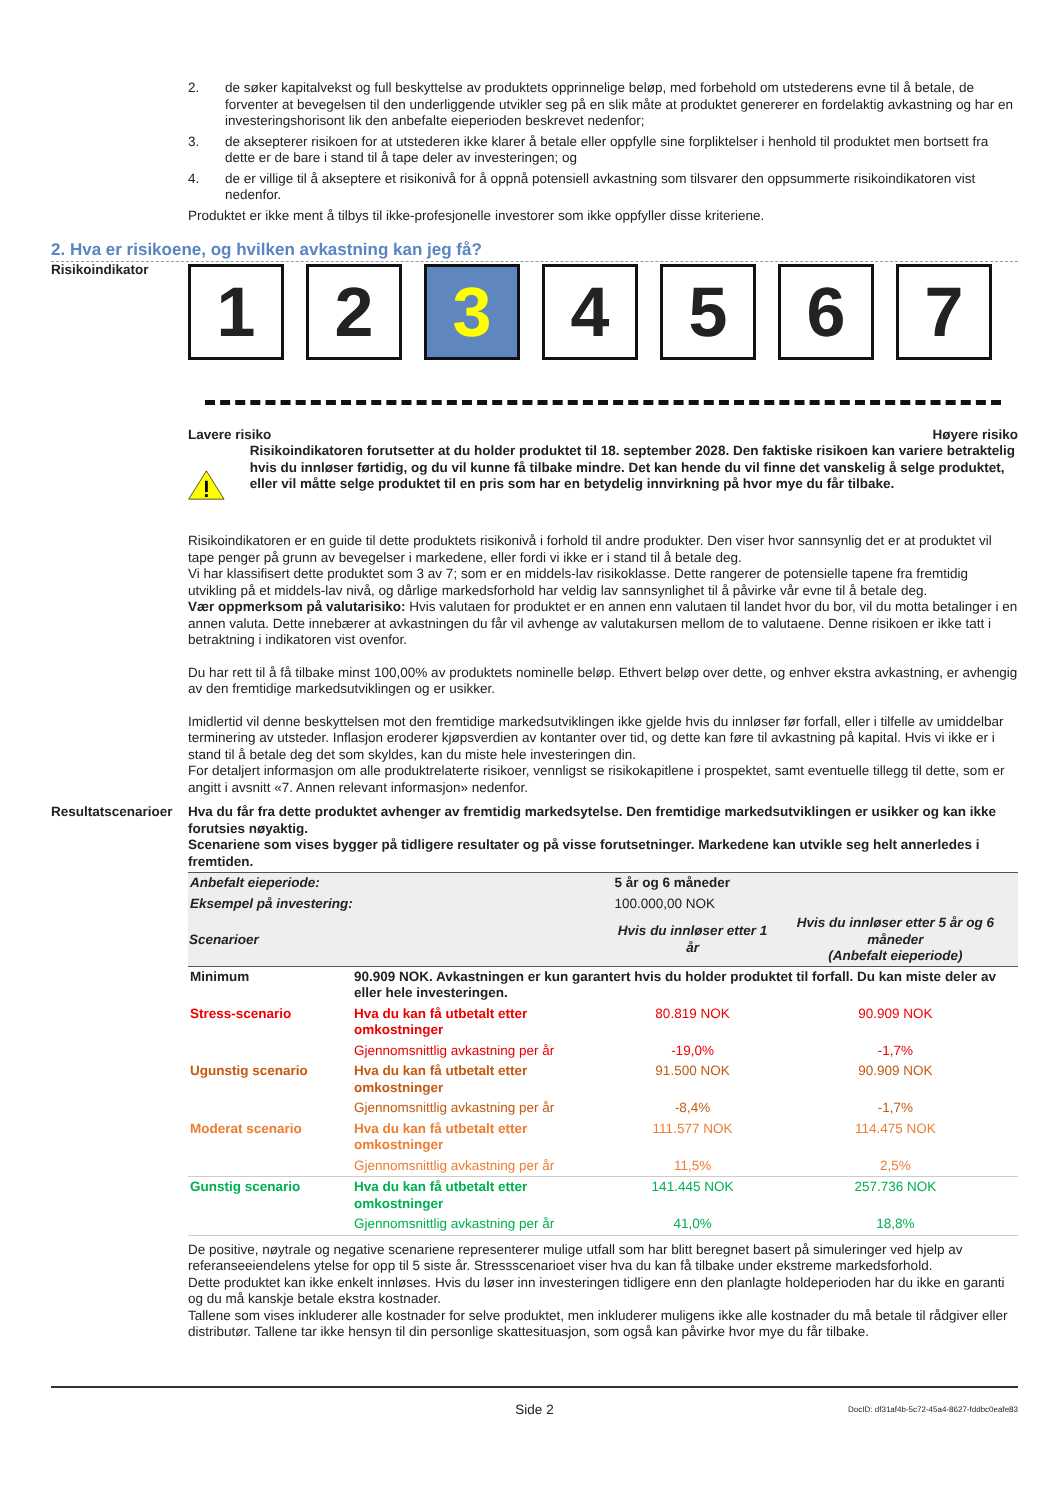2. de søker kapitalvekst og full beskyttelse av produktets opprinnelige beløp, med forbehold om utstederens evne til å betale, de forventer at bevegelsen til den underliggende utvikler seg på en slik måte at produktet genererer en fordelaktig avkastning og har en investeringshorisont lik den anbefalte eieperioden beskrevet nedenfor;
3. de aksepterer risikoen for at utstederen ikke klarer å betale eller oppfylle sine forpliktelser i henhold til produktet men bortsett fra dette er de bare i stand til å tape deler av investeringen; og
4. de er villige til å akseptere et risikonivå for å oppnå potensiell avkastning som tilsvarer den oppsummerte risikoindikatoren vist nedenfor.
Produktet er ikke ment å tilbys til ikke-profesjonelle investorer som ikke oppfyller disse kriteriene.
2. Hva er risikoene, og hvilken avkastning kan jeg få?
Risikoindikator
1 2 3 4 5 6 7
Lavere risiko Høyere risiko
Risikoindikatoren forutsetter at du holder produktet til 18. september 2028. Den faktiske risikoen kan variere betraktelig hvis du innløser førtidig, og du vil kunne få tilbake mindre. Det kan hende du vil finne det vanskelig å selge produktet, eller vil måtte selge produktet til en pris som har en betydelig innvirkning på hvor mye du får tilbake.
Risikoindikatoren er en guide til dette produktets risikonivå i forhold til andre produkter. Den viser hvor sannsynlig det er at produktet vil tape penger på grunn av bevegelser i markedene, eller fordi vi ikke er i stand til å betale deg.
Vi har klassifisert dette produktet som 3 av 7; som er en middels-lav risikoklasse. Dette rangerer de potensielle tapene fra fremtidig utvikling på et middels-lav nivå, og dårlige markedsforhold har veldig lav sannsynlighet til å påvirke vår evne til å betale deg.
Vær oppmerksom på valutarisiko: Hvis valutaen for produktet er en annen enn valutaen til landet hvor du bor, vil du motta betalinger i en annen valuta. Dette innebærer at avkastningen du får vil avhenge av valutakursen mellom de to valutaene. Denne risikoen er ikke tatt i betraktning i indikatoren vist ovenfor.
Du har rett til å få tilbake minst 100,00% av produktets nominelle beløp. Ethvert beløp over dette, og enhver ekstra avkastning, er avhengig av den fremtidige markedsutviklingen og er usikker.
Imidlertid vil denne beskyttelsen mot den fremtidige markedsutviklingen ikke gjelde hvis du innløser før forfall, eller i tilfelle av umiddelbar terminering av utsteder. Inflasjon eroderer kjøpsverdien av kontanter over tid, og dette kan føre til avkastning på kapital. Hvis vi ikke er i stand til å betale deg det som skyldes, kan du miste hele investeringen din.
For detaljert informasjon om alle produktrelaterte risikoer, vennligst se risikokapitlene i prospektet, samt eventuelle tillegg til dette, som er angitt i avsnitt «7. Annen relevant informasjon» nedenfor.
Resultatscenarioer
Hva du får fra dette produktet avhenger av fremtidig markedsytelse. Den fremtidige markedsutviklingen er usikker og kan ikke forutsies nøyaktig.
Scenariene som vises bygger på tidligere resultater og på visse forutsetninger. Markedene kan utvikle seg helt annerledes i fremtiden.
| Anbefalt eieperiode: | | 5 år og 6 måneder | |
| Eksempel på investering: | | 100.000,00 NOK | |
| Scenarioer | | Hvis du innløser etter 1 år | Hvis du innløser etter 5 år og 6 måneder (Anbefalt eieperiode) |
| Minimum | 90.909 NOK. Avkastningen er kun garantert hvis du holder produktet til forfall. Du kan miste deler av eller hele investeringen. | | |
| Stress-scenario | Hva du kan få utbetalt etter omkostninger | 80.819 NOK | 90.909 NOK |
| | Gjennomsnittlig avkastning per år | -19,0% | -1,7% |
| Ugunstig scenario | Hva du kan få utbetalt etter omkostninger | 91.500 NOK | 90.909 NOK |
| | Gjennomsnittlig avkastning per år | -8,4% | -1,7% |
| Moderat scenario | Hva du kan få utbetalt etter omkostninger | 111.577 NOK | 114.475 NOK |
| | Gjennomsnittlig avkastning per år | 11,5% | 2,5% |
| Gunstig scenario | Hva du kan få utbetalt etter omkostninger | 141.445 NOK | 257.736 NOK |
| | Gjennomsnittlig avkastning per år | 41,0% | 18,8% |
De positive, nøytrale og negative scenariene representerer mulige utfall som har blitt beregnet basert på simuleringer ved hjelp av referanseeiendelens ytelse for opp til 5 siste år. Stressscenarioet viser hva du kan få tilbake under ekstreme markedsforhold.
Dette produktet kan ikke enkelt innløses. Hvis du løser inn investeringen tidligere enn den planlagte holdeperioden har du ikke en garanti og du må kanskje betale ekstra kostnader.
Tallene som vises inkluderer alle kostnader for selve produktet, men inkluderer muligens ikke alle kostnader du må betale til rådgiver eller distributør. Tallene tar ikke hensyn til din personlige skattesituasjon, som også kan påvirke hvor mye du får tilbake.
Side 2 DocID: df31af4b-5c72-45a4-8627-fddbc0eafe83